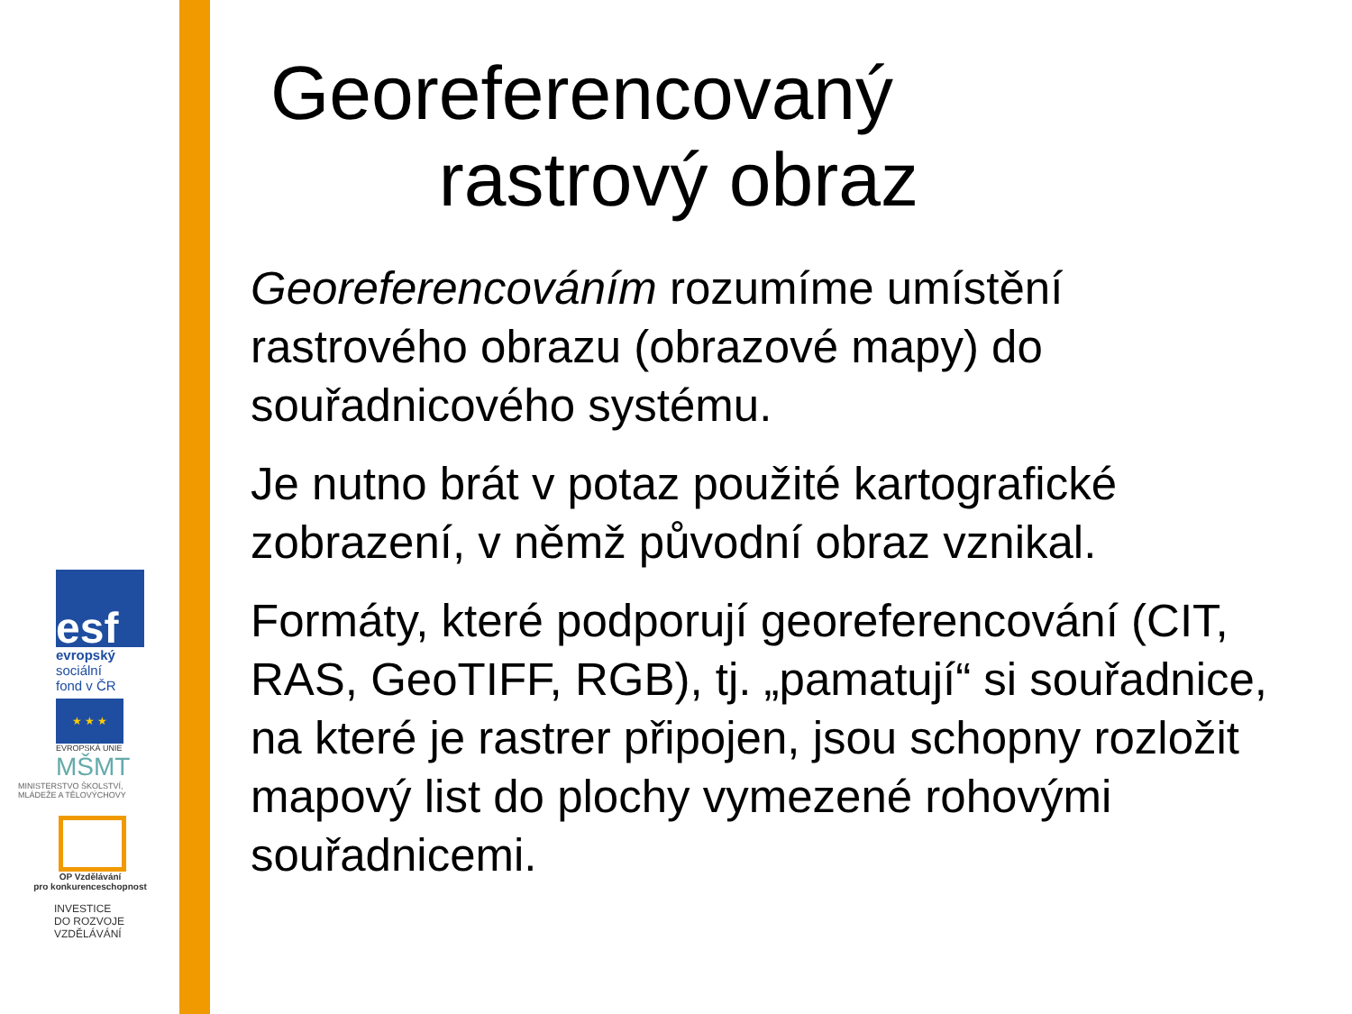esf
evropský
sociální
fond v ČR
★ ★ ★
EVROPSKÁ UNIE
MŠMT
MINISTERSTVO ŠKOLSTVÍ,
MLÁDEŽE A TĚLOVÝCHOVY
OP Vzdělávání
pro konkurenceschopnost
INVESTICE
DO ROZVOJE
VZDĚLÁVÁNÍ
Georeferencovaný
rastrový obraz
Georeferencováním rozumíme umístění rastrového obrazu (obrazové mapy) do souřadnicového systému.
Je nutno brát v potaz použité kartografické zobrazení, v němž původní obraz vznikal.
Formáty, které podporují georeferencování (CIT, RAS, GeoTIFF, RGB), tj. „pamatují“ si souřadnice, na které je rastrer připojen, jsou schopny rozložit mapový list do plochy vymezené rohovými souřadnicemi.